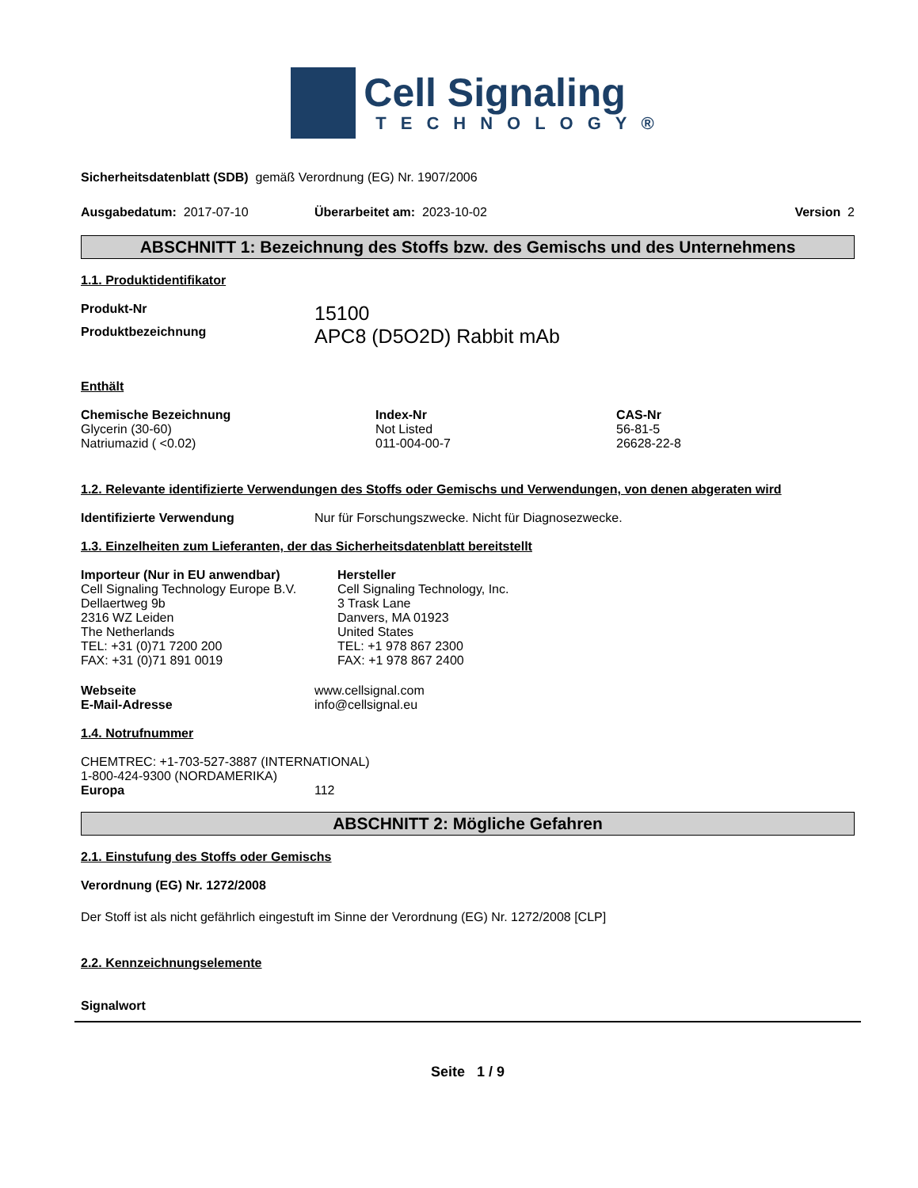Cell Signaling
TECHNOLOGY®
Sicherheitsdatenblatt (SDB) gemäß Verordnung (EG) Nr. 1907/2006
| Ausgabedatum: 2017-07-10 | Überarbeitet am: 2023-10-02 | Version 2 |
ABSCHNITT 1: Bezeichnung des Stoffs bzw. des Gemischs und des Unternehmens
1.1. Produktidentifikator
| Produkt-Nr | 15100 |
| Produktbezeichnung | APC8 (D5O2D) Rabbit mAb |
Enthält
| Chemische Bezeichnung | Index-Nr | CAS-Nr |
| --- | --- | --- |
| Glycerin (30-60) | Not Listed | 56-81-5 |
| Natriumazid ( <0.02) | 011-004-00-7 | 26628-22-8 |
1.2. Relevante identifizierte Verwendungen des Stoffs oder Gemischs und Verwendungen, von denen abgeraten wird
| Identifizierte Verwendung | Nur für Forschungszwecke. Nicht für Diagnosezwecke. |
1.3. Einzelheiten zum Lieferanten, der das Sicherheitsdatenblatt bereitstellt
| Importeur (Nur in EU anwendbar) Cell Signaling Technology Europe B.V. Dellaertweg 9b 2316 WZ Leiden The Netherlands TEL: +31 (0)71 7200 200 FAX: +31 (0)71 891 0019 | Hersteller Cell Signaling Technology, Inc. 3 Trask Lane Danvers, MA 01923 United States TEL: +1 978 867 2300 FAX: +1 978 867 2400 |
| Webseite | www.cellsignal.com |
| E-Mail-Adresse | info@cellsignal.eu |
1.4. Notrufnummer
CHEMTREC: +1-703-527-3887 (INTERNATIONAL)
1-800-424-9300 (NORDAMERIKA)
| Europa | 112 |
ABSCHNITT 2: Mögliche Gefahren
2.1. Einstufung des Stoffs oder Gemischs
Verordnung (EG) Nr. 1272/2008
Der Stoff ist als nicht gefährlich eingestuft im Sinne der Verordnung (EG) Nr. 1272/2008 [CLP]
2.2. Kennzeichnungselemente
Signalwort
Seite 1 / 9